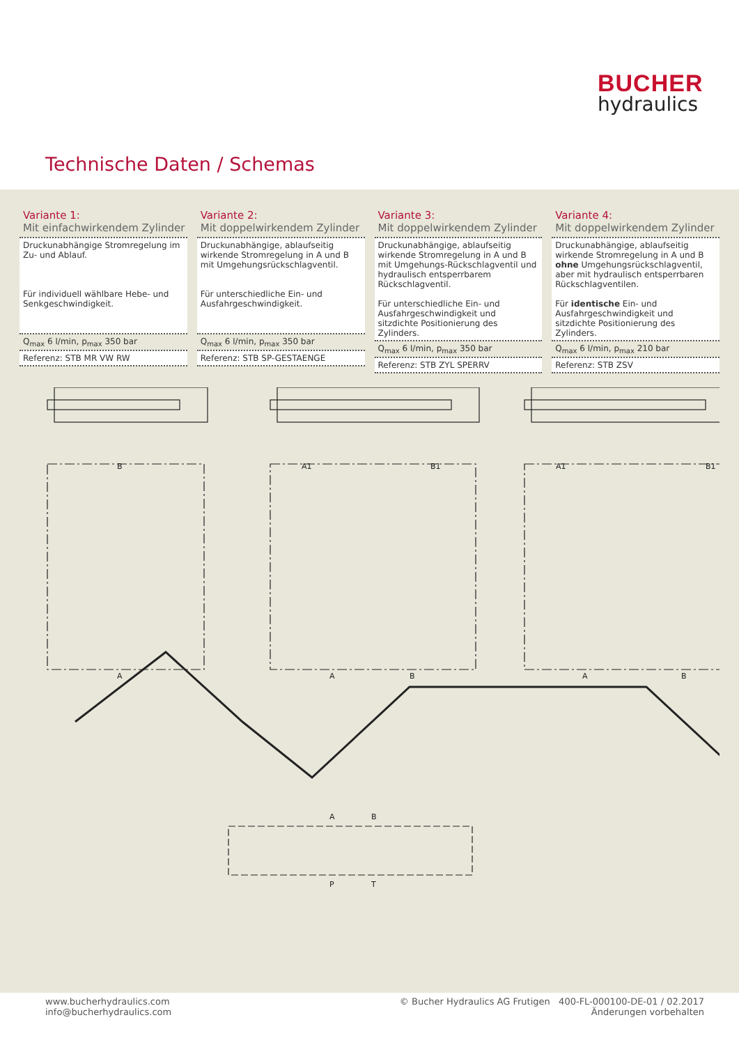BUCHER
hydraulics
Technische Daten / Schemas
Variante 1:
Mit einfachwirkendem Zylinder
| Druckunabhängige Stromregelung im Zu- und Ablauf. Für individuell wählbare Hebe- und Senk­geschwindigkeit. |
| Q<sub>max</sub> 6 l/min, p<sub>max</sub> 350 bar |
| Referenz: STB MR VW RW |
Variante 2:
Mit doppelwirkendem Zylinder
| Druckunabhängige, ablaufseitig wirkende Stromregelung in A und B mit Umge­hungsrückschlagventil. Für unterschiedliche Ein- und Ausfahrge­schwindigkeit. |
| Q<sub>max</sub> 6 l/min, p<sub>max</sub> 350 bar |
| Referenz: STB SP-GESTAENGE |
Variante 3:
Mit doppelwirkendem Zylinder
| Druckunabhängige, ablaufseitig wirkende Stromregelung in A und B mit Umge­hungs-Rückschlagventil und hydraulisch entsperrbarem Rückschlagventil. Für unterschiedliche Ein- und Ausfahrgeschwindigkeit und sitzdichte Positionierung des Zylinders. |
| Q<sub>max</sub> 6 l/min, p<sub>max</sub> 350 bar |
| Referenz: STB ZYL SPERRV |
Variante 4:
Mit doppelwirkendem Zylinder
| Druckunabhängige, ablaufseitig wirkende Stromregelung in A und B ohne Umge­hungsrückschlagventil, aber mit hydrau­lisch entsperrbaren Rückschlagventilen. Für identische Ein- und Ausfahrgeschwindigkeit und sitzdichte Positionierung des Zylinders. |
| Q<sub>max</sub> 6 l/min, p<sub>max</sub> 210 bar |
| Referenz: STB ZSV |
B
A
A1
B1
A
B
A1
B1
A
B
A
B
P
T
www.bucherhydraulics.com
info@bucherhydraulics.com
© Bucher Hydraulics AG Frutigen 400-FL-000100-DE-01 / 02.2017
Änderungen vorbehalten